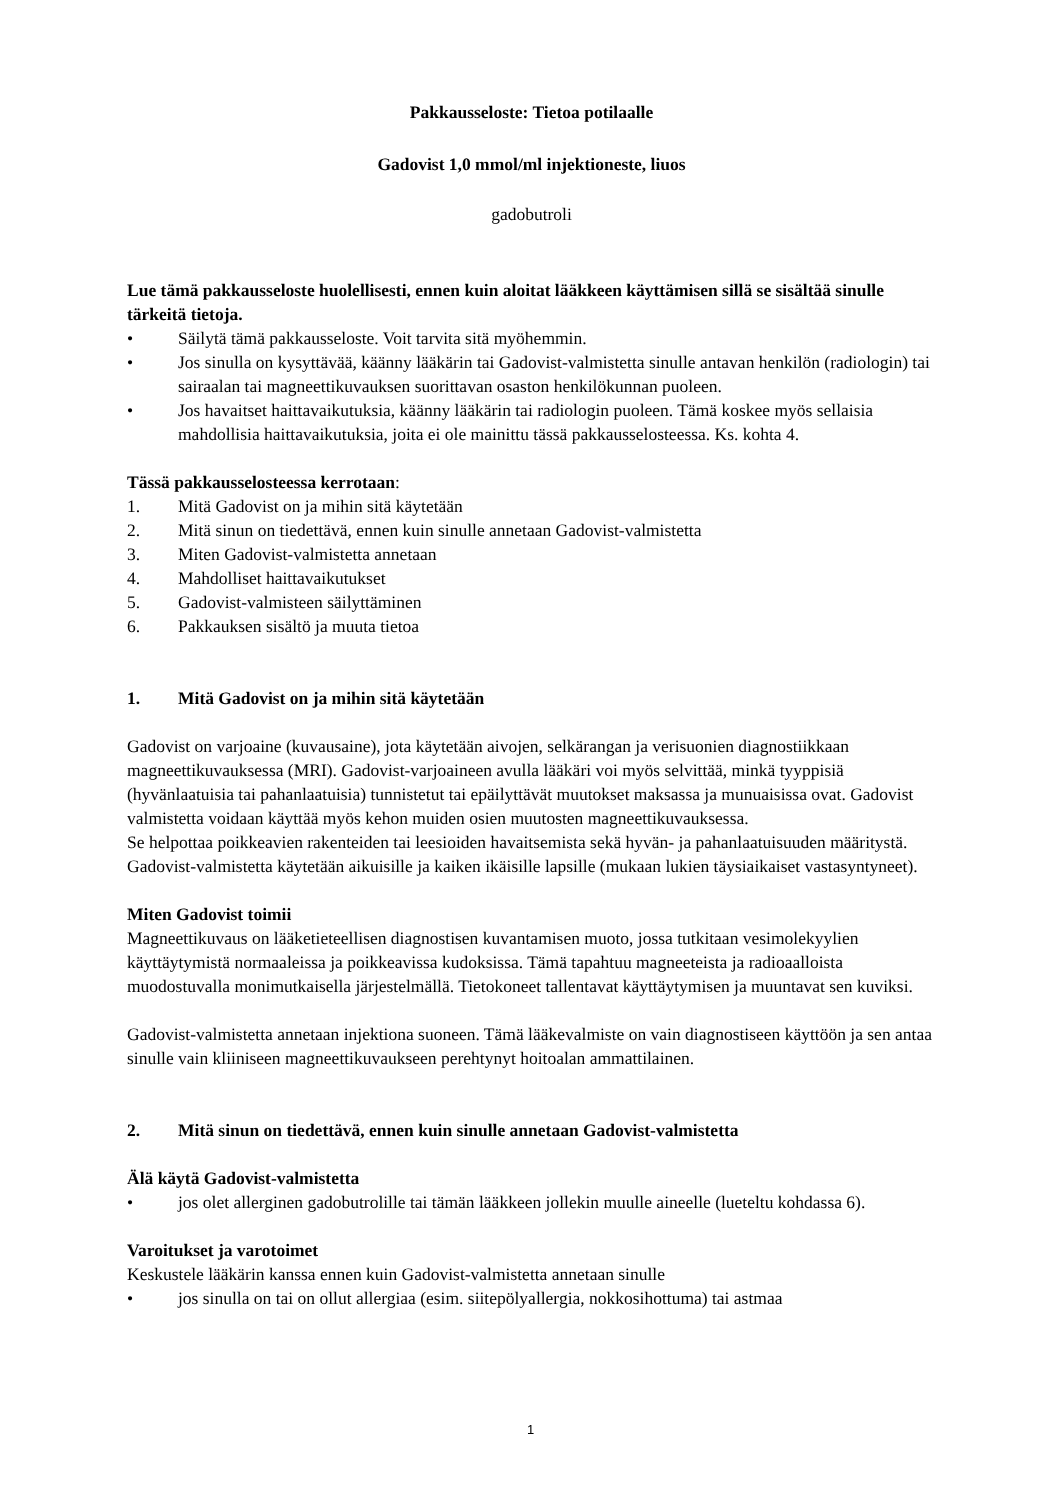Pakkausseloste: Tietoa potilaalle
Gadovist 1,0 mmol/ml injektioneste, liuos
gadobutroli
Lue tämä pakkausseloste huolellisesti, ennen kuin aloitat lääkkeen käyttämisen sillä se sisältää sinulle tärkeitä tietoja.
• Säilytä tämä pakkausseloste. Voit tarvita sitä myöhemmin.
• Jos sinulla on kysyttävää, käänny lääkärin tai Gadovist-valmistetta sinulle antavan henkilön (radiologin) tai sairaalan tai magneettikuvauksen suorittavan osaston henkilökunnan puoleen.
• Jos havaitset haittavaikutuksia, käänny lääkärin tai radiologin puoleen. Tämä koskee myös sellaisia mahdollisia haittavaikutuksia, joita ei ole mainittu tässä pakkausselosteessa. Ks. kohta 4.
Tässä pakkausselosteessa kerrotaan:
1. Mitä Gadovist on ja mihin sitä käytetään
2. Mitä sinun on tiedettävä, ennen kuin sinulle annetaan Gadovist-valmistetta
3. Miten Gadovist-valmistetta annetaan
4. Mahdolliset haittavaikutukset
5. Gadovist-valmisteen säilyttäminen
6. Pakkauksen sisältö ja muuta tietoa
1. Mitä Gadovist on ja mihin sitä käytetään
Gadovist on varjoaine (kuvausaine), jota käytetään aivojen, selkärangan ja verisuonien diagnostiikkaan magneettikuvauksessa (MRI). Gadovist-varjoaineen avulla lääkäri voi myös selvittää, minkä tyyppisiä (hyvänlaatuisia tai pahanlaatuisia) tunnistetut tai epäilyttävät muutokset maksassa ja munuaisissa ovat. Gadovist valmistetta voidaan käyttää myös kehon muiden osien muutosten magneettikuvauksessa.
Se helpottaa poikkeavien rakenteiden tai leesioiden havaitsemista sekä hyvän- ja pahanlaatuisuuden määritystä.
Gadovist-valmistetta käytetään aikuisille ja kaiken ikäisille lapsille (mukaan lukien täysiaikaiset vastasyntyneet).
Miten Gadovist toimii
Magneettikuvaus on lääketieteellisen diagnostisen kuvantamisen muoto, jossa tutkitaan vesimolekyylien käyttäytymistä normaaleissa ja poikkeavissa kudoksissa. Tämä tapahtuu magneeteista ja radioaalloista muodostuvalla monimutkaisella järjestelmällä. Tietokoneet tallentavat käyttäytymisen ja muuntavat sen kuviksi.
Gadovist-valmistetta annetaan injektiona suoneen. Tämä lääkevalmiste on vain diagnostiseen käyttöön ja sen antaa sinulle vain kliiniseen magneettikuvaukseen perehtynyt hoitoalan ammattilainen.
2. Mitä sinun on tiedettävä, ennen kuin sinulle annetaan Gadovist-valmistetta
Älä käytä Gadovist-valmistetta
• jos olet allerginen gadobutrolille tai tämän lääkkeen jollekin muulle aineelle (lueteltu kohdassa 6).
Varoitukset ja varotoimet
Keskustele lääkärin kanssa ennen kuin Gadovist-valmistetta annetaan sinulle
• jos sinulla on tai on ollut allergiaa (esim. siitepölyallergia, nokkosihottuma) tai astmaa
1